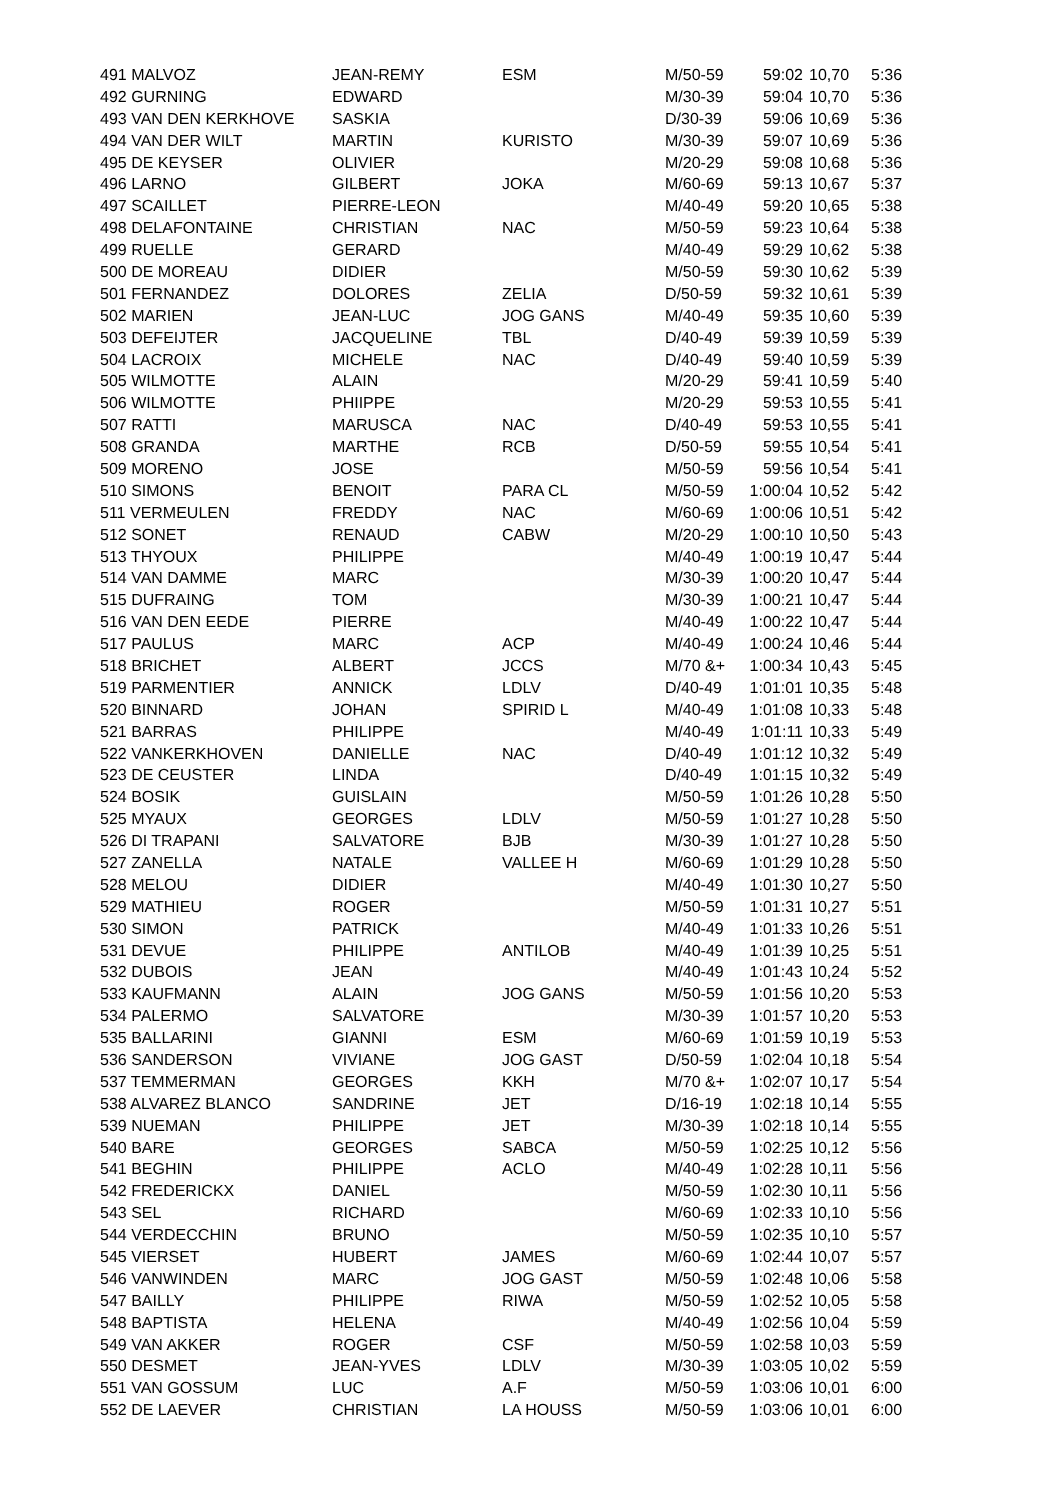| 491 MALVOZ | JEAN-REMY | ESM | M/50-59 | 59:02 | 10,70 | 5:36 |
| 492 GURNING | EDWARD | | M/30-39 | 59:04 | 10,70 | 5:36 |
| 493 VAN DEN KERKHOVE | SASKIA | | D/30-39 | 59:06 | 10,69 | 5:36 |
| 494 VAN DER WILT | MARTIN | KURISTO | M/30-39 | 59:07 | 10,69 | 5:36 |
| 495 DE KEYSER | OLIVIER | | M/20-29 | 59:08 | 10,68 | 5:36 |
| 496 LARNO | GILBERT | JOKA | M/60-69 | 59:13 | 10,67 | 5:37 |
| 497 SCAILLET | PIERRE-LEON | | M/40-49 | 59:20 | 10,65 | 5:38 |
| 498 DELAFONTAINE | CHRISTIAN | NAC | M/50-59 | 59:23 | 10,64 | 5:38 |
| 499 RUELLE | GERARD | | M/40-49 | 59:29 | 10,62 | 5:38 |
| 500 DE MOREAU | DIDIER | | M/50-59 | 59:30 | 10,62 | 5:39 |
| 501 FERNANDEZ | DOLORES | ZELIA | D/50-59 | 59:32 | 10,61 | 5:39 |
| 502 MARIEN | JEAN-LUC | JOG GANS | M/40-49 | 59:35 | 10,60 | 5:39 |
| 503 DEFEIJTER | JACQUELINE | TBL | D/40-49 | 59:39 | 10,59 | 5:39 |
| 504 LACROIX | MICHELE | NAC | D/40-49 | 59:40 | 10,59 | 5:39 |
| 505 WILMOTTE | ALAIN | | M/20-29 | 59:41 | 10,59 | 5:40 |
| 506 WILMOTTE | PHIIPPE | | M/20-29 | 59:53 | 10,55 | 5:41 |
| 507 RATTI | MARUSCA | NAC | D/40-49 | 59:53 | 10,55 | 5:41 |
| 508 GRANDA | MARTHE | RCB | D/50-59 | 59:55 | 10,54 | 5:41 |
| 509 MORENO | JOSE | | M/50-59 | 59:56 | 10,54 | 5:41 |
| 510 SIMONS | BENOIT | PARA CL | M/50-59 | 1:00:04 | 10,52 | 5:42 |
| 511 VERMEULEN | FREDDY | NAC | M/60-69 | 1:00:06 | 10,51 | 5:42 |
| 512 SONET | RENAUD | CABW | M/20-29 | 1:00:10 | 10,50 | 5:43 |
| 513 THYOUX | PHILIPPE | | M/40-49 | 1:00:19 | 10,47 | 5:44 |
| 514 VAN DAMME | MARC | | M/30-39 | 1:00:20 | 10,47 | 5:44 |
| 515 DUFRAING | TOM | | M/30-39 | 1:00:21 | 10,47 | 5:44 |
| 516 VAN DEN EEDE | PIERRE | | M/40-49 | 1:00:22 | 10,47 | 5:44 |
| 517 PAULUS | MARC | ACP | M/40-49 | 1:00:24 | 10,46 | 5:44 |
| 518 BRICHET | ALBERT | JCCS | M/70 &+ | 1:00:34 | 10,43 | 5:45 |
| 519 PARMENTIER | ANNICK | LDLV | D/40-49 | 1:01:01 | 10,35 | 5:48 |
| 520 BINNARD | JOHAN | SPIRID L | M/40-49 | 1:01:08 | 10,33 | 5:48 |
| 521 BARRAS | PHILIPPE | | M/40-49 | 1:01:11 | 10,33 | 5:49 |
| 522 VANKERKHOVEN | DANIELLE | NAC | D/40-49 | 1:01:12 | 10,32 | 5:49 |
| 523 DE CEUSTER | LINDA | | D/40-49 | 1:01:15 | 10,32 | 5:49 |
| 524 BOSIK | GUISLAIN | | M/50-59 | 1:01:26 | 10,28 | 5:50 |
| 525 MYAUX | GEORGES | LDLV | M/50-59 | 1:01:27 | 10,28 | 5:50 |
| 526 DI TRAPANI | SALVATORE | BJB | M/30-39 | 1:01:27 | 10,28 | 5:50 |
| 527 ZANELLA | NATALE | VALLEE H | M/60-69 | 1:01:29 | 10,28 | 5:50 |
| 528 MELOU | DIDIER | | M/40-49 | 1:01:30 | 10,27 | 5:50 |
| 529 MATHIEU | ROGER | | M/50-59 | 1:01:31 | 10,27 | 5:51 |
| 530 SIMON | PATRICK | | M/40-49 | 1:01:33 | 10,26 | 5:51 |
| 531 DEVUE | PHILIPPE | ANTILOB | M/40-49 | 1:01:39 | 10,25 | 5:51 |
| 532 DUBOIS | JEAN | | M/40-49 | 1:01:43 | 10,24 | 5:52 |
| 533 KAUFMANN | ALAIN | JOG GANS | M/50-59 | 1:01:56 | 10,20 | 5:53 |
| 534 PALERMO | SALVATORE | | M/30-39 | 1:01:57 | 10,20 | 5:53 |
| 535 BALLARINI | GIANNI | ESM | M/60-69 | 1:01:59 | 10,19 | 5:53 |
| 536 SANDERSON | VIVIANE | JOG GAST | D/50-59 | 1:02:04 | 10,18 | 5:54 |
| 537 TEMMERMAN | GEORGES | KKH | M/70 &+ | 1:02:07 | 10,17 | 5:54 |
| 538 ALVAREZ BLANCO | SANDRINE | JET | D/16-19 | 1:02:18 | 10,14 | 5:55 |
| 539 NUEMAN | PHILIPPE | JET | M/30-39 | 1:02:18 | 10,14 | 5:55 |
| 540 BARE | GEORGES | SABCA | M/50-59 | 1:02:25 | 10,12 | 5:56 |
| 541 BEGHIN | PHILIPPE | ACLO | M/40-49 | 1:02:28 | 10,11 | 5:56 |
| 542 FREDERICKX | DANIEL | | M/50-59 | 1:02:30 | 10,11 | 5:56 |
| 543 SEL | RICHARD | | M/60-69 | 1:02:33 | 10,10 | 5:56 |
| 544 VERDECCHIN | BRUNO | | M/50-59 | 1:02:35 | 10,10 | 5:57 |
| 545 VIERSET | HUBERT | JAMES | M/60-69 | 1:02:44 | 10,07 | 5:57 |
| 546 VANWINDEN | MARC | JOG GAST | M/50-59 | 1:02:48 | 10,06 | 5:58 |
| 547 BAILLY | PHILIPPE | RIWA | M/50-59 | 1:02:52 | 10,05 | 5:58 |
| 548 BAPTISTA | HELENA | | M/40-49 | 1:02:56 | 10,04 | 5:59 |
| 549 VAN AKKER | ROGER | CSF | M/50-59 | 1:02:58 | 10,03 | 5:59 |
| 550 DESMET | JEAN-YVES | LDLV | M/30-39 | 1:03:05 | 10,02 | 5:59 |
| 551 VAN GOSSUM | LUC | A.F | M/50-59 | 1:03:06 | 10,01 | 6:00 |
| 552 DE LAEVER | CHRISTIAN | LA HOUSS | M/50-59 | 1:03:06 | 10,01 | 6:00 |